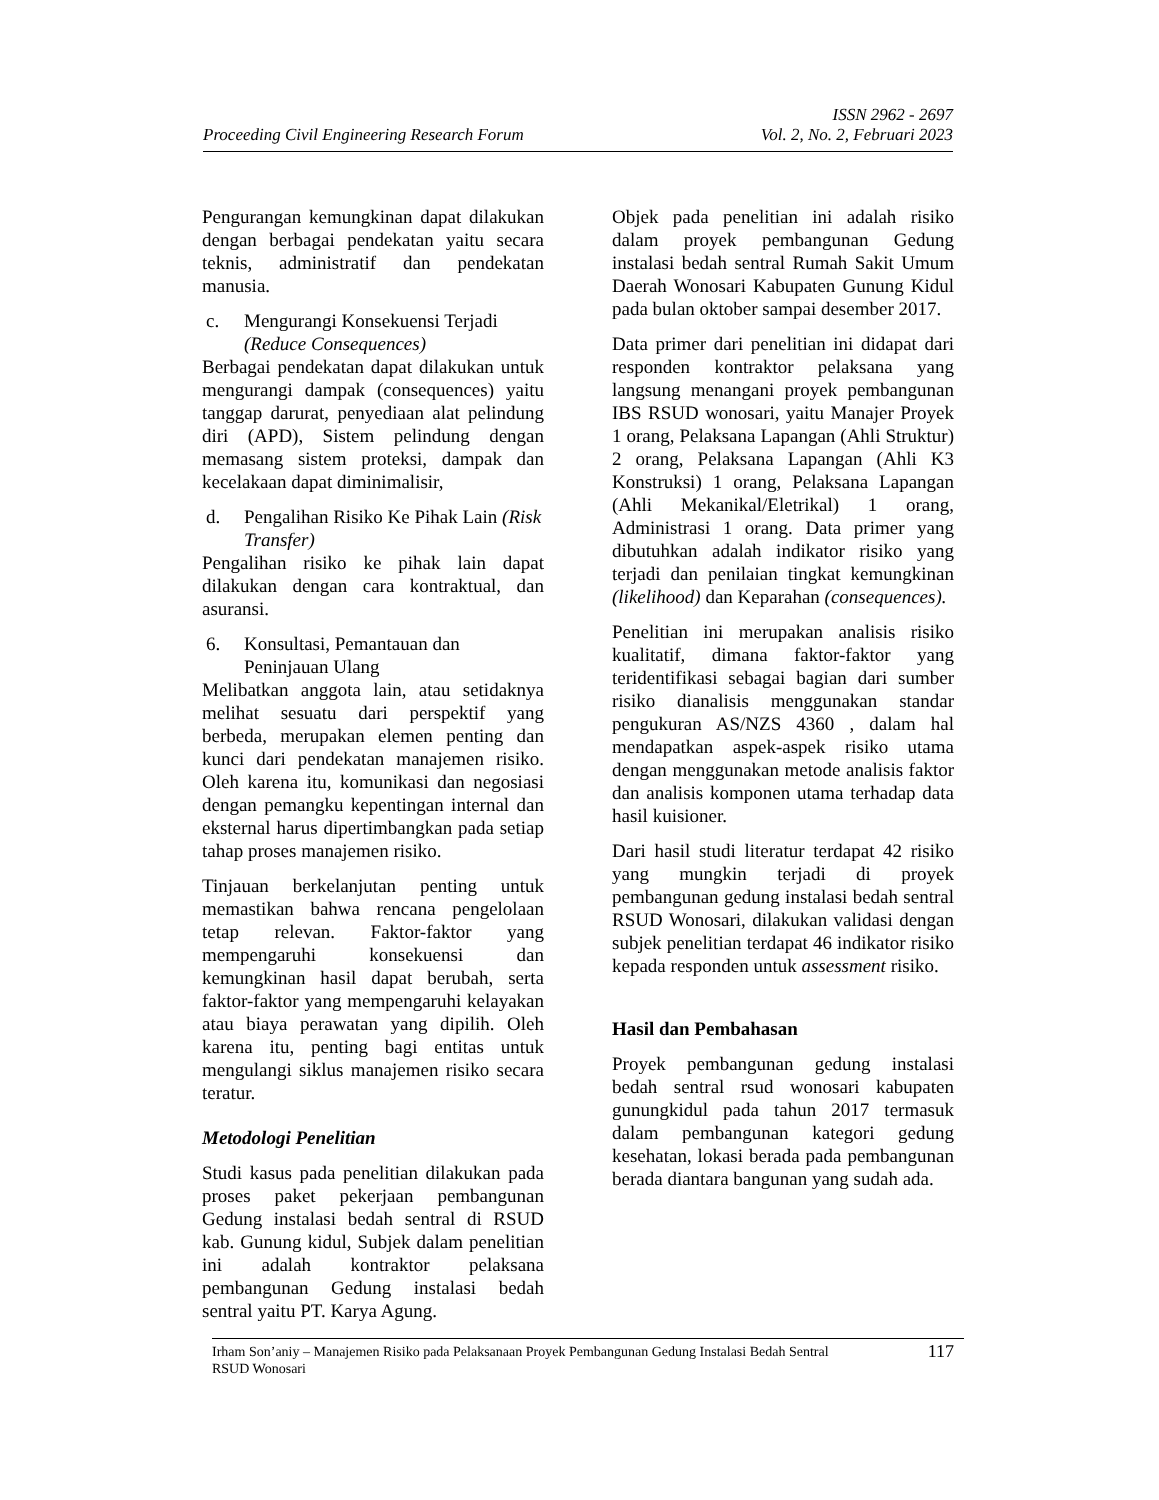Proceeding Civil Engineering Research Forum
ISSN 2962 - 2697
Vol. 2, No. 2, Februari 2023
Pengurangan kemungkinan dapat dilakukan dengan berbagai pendekatan yaitu secara teknis, administratif dan pendekatan manusia.
c. Mengurangi Konsekuensi Terjadi (Reduce Consequences)
Berbagai pendekatan dapat dilakukan untuk mengurangi dampak (consequences) yaitu tanggap darurat, penyediaan alat pelindung diri (APD), Sistem pelindung dengan memasang sistem proteksi, dampak dan kecelakaan dapat diminimalisir,
d. Pengalihan Risiko Ke Pihak Lain (Risk Transfer)
Pengalihan risiko ke pihak lain dapat dilakukan dengan cara kontraktual, dan asuransi.
6. Konsultasi, Pemantauan dan Peninjauan Ulang
Melibatkan anggota lain, atau setidaknya melihat sesuatu dari perspektif yang berbeda, merupakan elemen penting dan kunci dari pendekatan manajemen risiko. Oleh karena itu, komunikasi dan negosiasi dengan pemangku kepentingan internal dan eksternal harus dipertimbangkan pada setiap tahap proses manajemen risiko.
Tinjauan berkelanjutan penting untuk memastikan bahwa rencana pengelolaan tetap relevan. Faktor-faktor yang mempengaruhi konsekuensi dan kemungkinan hasil dapat berubah, serta faktor-faktor yang mempengaruhi kelayakan atau biaya perawatan yang dipilih. Oleh karena itu, penting bagi entitas untuk mengulangi siklus manajemen risiko secara teratur.
Metodologi Penelitian
Studi kasus pada penelitian dilakukan pada proses paket pekerjaan pembangunan Gedung instalasi bedah sentral di RSUD kab. Gunung kidul, Subjek dalam penelitian ini adalah kontraktor pelaksana pembangunan Gedung instalasi bedah sentral yaitu PT. Karya Agung.
Objek pada penelitian ini adalah risiko dalam proyek pembangunan Gedung instalasi bedah sentral Rumah Sakit Umum Daerah Wonosari Kabupaten Gunung Kidul pada bulan oktober sampai desember 2017.
Data primer dari penelitian ini didapat dari responden kontraktor pelaksana yang langsung menangani proyek pembangunan IBS RSUD wonosari, yaitu Manajer Proyek 1 orang, Pelaksana Lapangan (Ahli Struktur) 2 orang, Pelaksana Lapangan (Ahli K3 Konstruksi) 1 orang, Pelaksana Lapangan (Ahli Mekanikal/Eletrikal) 1 orang, Administrasi 1 orang. Data primer yang dibutuhkan adalah indikator risiko yang terjadi dan penilaian tingkat kemungkinan (likelihood) dan Keparahan (consequences).
Penelitian ini merupakan analisis risiko kualitatif, dimana faktor-faktor yang teridentifikasi sebagai bagian dari sumber risiko dianalisis menggunakan standar pengukuran AS/NZS 4360 , dalam hal mendapatkan aspek-aspek risiko utama dengan menggunakan metode analisis faktor dan analisis komponen utama terhadap data hasil kuisioner.
Dari hasil studi literatur terdapat 42 risiko yang mungkin terjadi di proyek pembangunan gedung instalasi bedah sentral RSUD Wonosari, dilakukan validasi dengan subjek penelitian terdapat 46 indikator risiko kepada responden untuk assessment risiko.
Hasil dan Pembahasan
Proyek pembangunan gedung instalasi bedah sentral rsud wonosari kabupaten gunungkidul pada tahun 2017 termasuk dalam pembangunan kategori gedung kesehatan, lokasi berada pada pembangunan berada diantara bangunan yang sudah ada.
Irham Son’aniy – Manajemen Risiko pada Pelaksanaan Proyek Pembangunan Gedung Instalasi Bedah Sentral
RSUD Wonosari
117